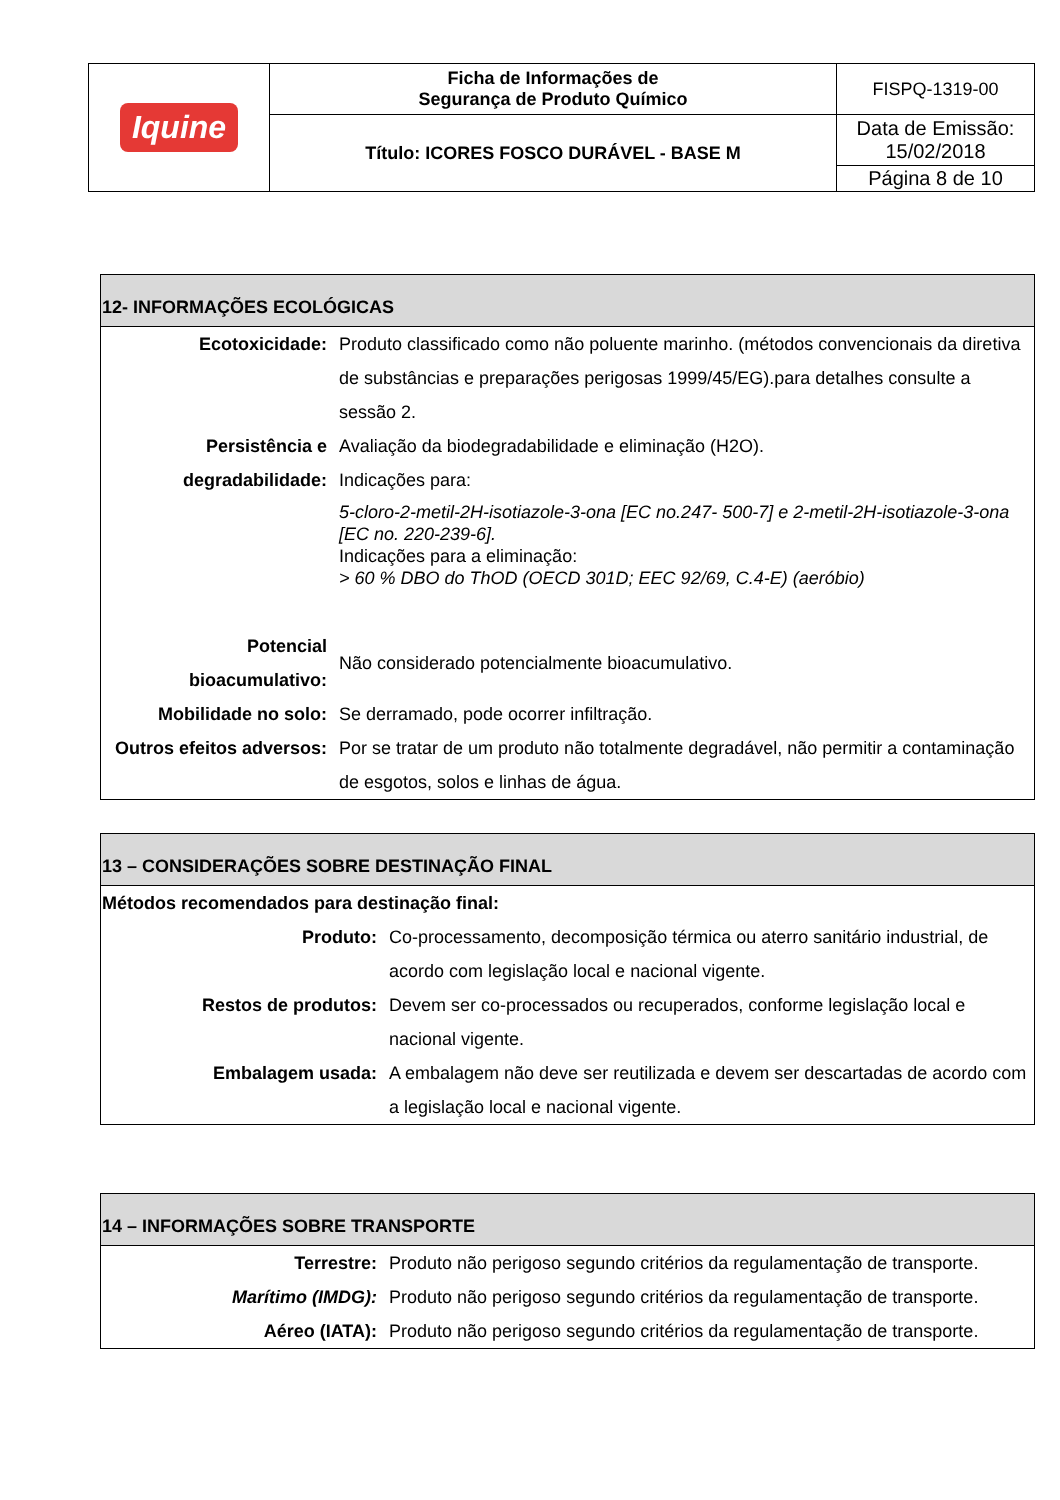| Iquine | Ficha de Informações de Segurança de Produto Químico | FISPQ-1319-00 |
| | Título: ICORES FOSCO DURÁVEL - BASE M | Data de Emissão: 15/02/2018 |
| | | Página 8 de 10 |
| 12- INFORMAÇÕES ECOLÓGICAS | |
| --- | --- |
| Ecotoxicidade: | Produto classificado como não poluente marinho. (métodos convencionais da diretiva de substâncias e preparações perigosas 1999/45/EG).para detalhes consulte a sessão 2. |
| Persistência e degradabilidade: | Avaliação da biodegradabilidade e eliminação (H2O). Indicações para: 5-cloro-2-metil-2H-isotiazole-3-ona [EC no.247- 500-7] e 2-metil-2H-isotiazole-3-ona [EC no. 220-239-6]. Indicações para a eliminação: > 60 % DBO do ThOD (OECD 301D; EEC 92/69, C.4-E) (aeróbio) |
| Potencial bioacumulativo: | Não considerado potencialmente bioacumulativo. |
| Mobilidade no solo: | Se derramado, pode ocorrer infiltração. |
| Outros efeitos adversos: | Por se tratar de um produto não totalmente degradável, não permitir a contaminação de esgotos, solos e linhas de água. |
| 13 – CONSIDERAÇÕES SOBRE DESTINAÇÃO FINAL | |
| --- | --- |
| Métodos recomendados para destinação final: | |
| Produto: | Co-processamento, decomposição térmica ou aterro sanitário industrial, de acordo com legislação local e nacional vigente. |
| Restos de produtos: | Devem ser co-processados ou recuperados, conforme legislação local e nacional vigente. |
| Embalagem usada: | A embalagem não deve ser reutilizada e devem ser descartadas de acordo com a legislação local e nacional vigente. |
| 14 – INFORMAÇÕES SOBRE TRANSPORTE | |
| --- | --- |
| Terrestre: | Produto não perigoso segundo critérios da regulamentação de transporte. |
| Marítimo (IMDG): | Produto não perigoso segundo critérios da regulamentação de transporte. |
| Aéreo (IATA): | Produto não perigoso segundo critérios da regulamentação de transporte. |